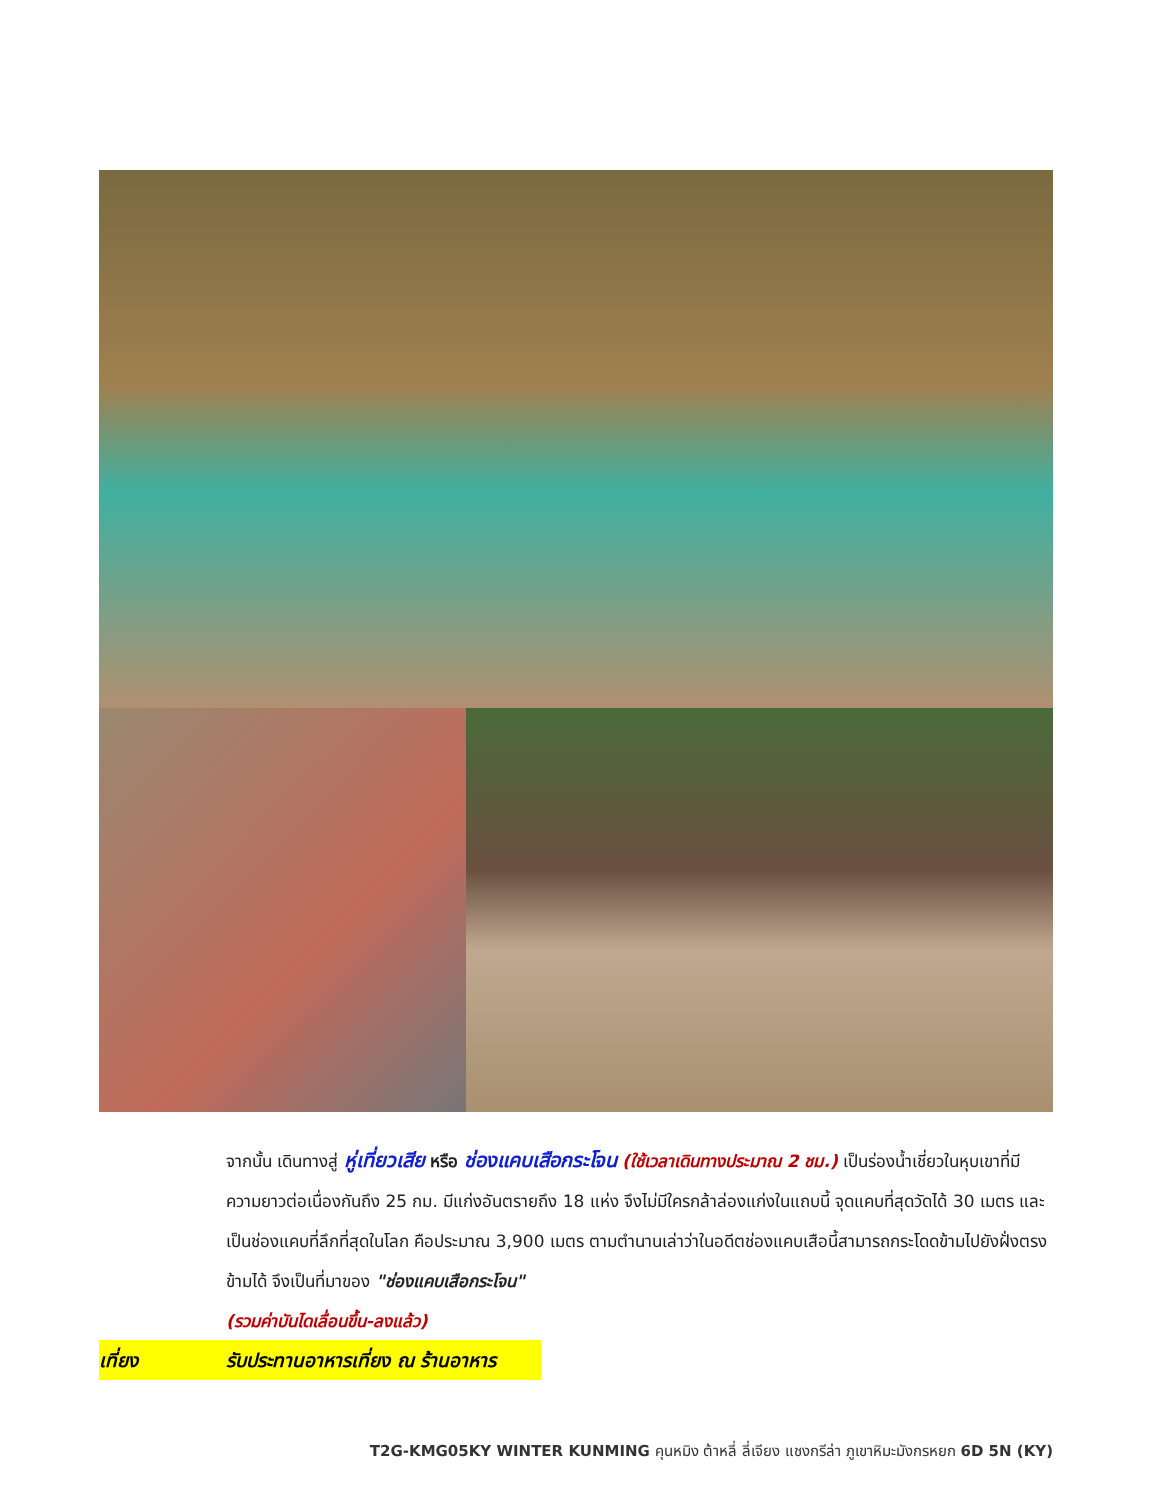จากนั้น เดินทางสู่ หู่เที่ยวเสีย หรือ ช่องแคบเสือกระโจน (ใช้เวลาเดินทางประมาณ 2 ชม.) เป็นร่องน้ำเชี่ยวในหุบเขาที่มีความยาวต่อเนื่องกันถึง 25 กม. มีแก่งอันตรายถึง 18 แห่ง จึงไม่มีใครกล้าล่องแก่งในแถบนี้ จุดแคบที่สุดวัดได้ 30 เมตร และเป็นช่องแคบที่ลึกที่สุดในโลก คือประมาณ 3,900 เมตร ตามตำนานเล่าว่าในอดีตช่องแคบเสือนี้สามารถกระโดดข้ามไปยังฝั่งตรงข้ามได้ จึงเป็นที่มาของ "ช่องแคบเสือกระโจน"
(รวมค่าบันไดเลื่อนขึ้น-ลงแล้ว)
เที่ยง รับประทานอาหารเที่ยง ณ ร้านอาหาร
T2G-KMG05KY WINTER KUNMING คุนหมิง ต้าหลี่ ลี่เจียง แชงกรีล่า ภูเขาหิมะมังกรหยก 6D 5N (KY)